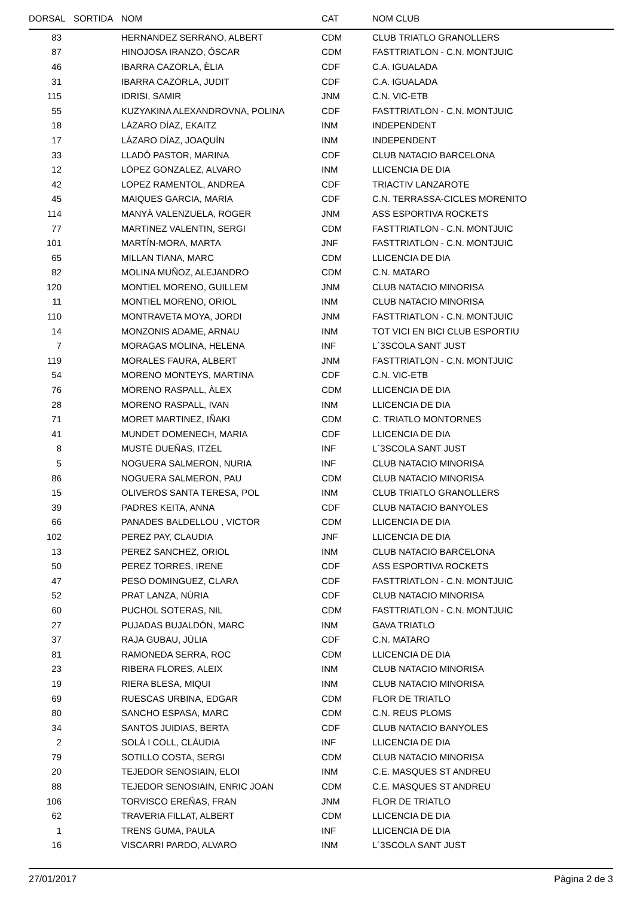| DORSAL | SORTIDA | NOM | CAT | NOM CLUB |
| --- | --- | --- | --- | --- |
| 83 | | HERNANDEZ SERRANO, ALBERT | CDM | CLUB TRIATLO GRANOLLERS |
| 87 | | HINOJOSA IRANZO, ÓSCAR | CDM | FASTTRIATLON - C.N. MONTJUIC |
| 46 | | IBARRA CAZORLA, ÈLIA | CDF | C.A. IGUALADA |
| 31 | | IBARRA CAZORLA, JUDIT | CDF | C.A. IGUALADA |
| 115 | | IDRISI, SAMIR | JNM | C.N. VIC-ETB |
| 55 | | KUZYAKINA ALEXANDROVNA, POLINA | CDF | FASTTRIATLON - C.N. MONTJUIC |
| 18 | | LÁZARO DÍAZ, EKAITZ | INM | INDEPENDENT |
| 17 | | LÁZARO DÍAZ, JOAQUÍN | INM | INDEPENDENT |
| 33 | | LLADÓ PASTOR, MARINA | CDF | CLUB NATACIO BARCELONA |
| 12 | | LÓPEZ GONZALEZ, ALVARO | INM | LLICENCIA DE DIA |
| 42 | | LOPEZ RAMENTOL, ANDREA | CDF | TRIACTIV LANZAROTE |
| 45 | | MAIQUES GARCIA, MARIA | CDF | C.N. TERRASSA-CICLES MORENITO |
| 114 | | MANYÀ VALENZUELA, ROGER | JNM | ASS ESPORTIVA ROCKETS |
| 77 | | MARTINEZ VALENTIN, SERGI | CDM | FASTTRIATLON - C.N. MONTJUIC |
| 101 | | MARTÍN-MORA, MARTA | JNF | FASTTRIATLON - C.N. MONTJUIC |
| 65 | | MILLAN TIANA, MARC | CDM | LLICENCIA DE DIA |
| 82 | | MOLINA MUÑOZ, ALEJANDRO | CDM | C.N. MATARO |
| 120 | | MONTIEL MORENO, GUILLEM | JNM | CLUB NATACIO MINORISA |
| 11 | | MONTIEL MORENO, ORIOL | INM | CLUB NATACIO MINORISA |
| 110 | | MONTRAVETA MOYA, JORDI | JNM | FASTTRIATLON - C.N. MONTJUIC |
| 14 | | MONZONIS ADAME, ARNAU | INM | TOT VICI EN BICI CLUB ESPORTIU |
| 7 | | MORAGAS MOLINA, HELENA | INF | L´3SCOLA SANT JUST |
| 119 | | MORALES FAURA, ALBERT | JNM | FASTTRIATLON - C.N. MONTJUIC |
| 54 | | MORENO MONTEYS, MARTINA | CDF | C.N. VIC-ETB |
| 76 | | MORENO RASPALL, ÀLEX | CDM | LLICENCIA DE DIA |
| 28 | | MORENO RASPALL, IVAN | INM | LLICENCIA DE DIA |
| 71 | | MORET MARTINEZ, IÑAKI | CDM | C. TRIATLO MONTORNES |
| 41 | | MUNDET DOMENECH, MARIA | CDF | LLICENCIA DE DIA |
| 8 | | MUSTÉ DUEÑAS, ITZEL | INF | L´3SCOLA SANT JUST |
| 5 | | NOGUERA SALMERON, NURIA | INF | CLUB NATACIO MINORISA |
| 86 | | NOGUERA SALMERON, PAU | CDM | CLUB NATACIO MINORISA |
| 15 | | OLIVEROS SANTA TERESA, POL | INM | CLUB TRIATLO GRANOLLERS |
| 39 | | PADRES KEITA, ANNA | CDF | CLUB NATACIO BANYOLES |
| 66 | | PANADES BALDELLOU , VICTOR | CDM | LLICENCIA DE DIA |
| 102 | | PEREZ PAY, CLAUDIA | JNF | LLICENCIA DE DIA |
| 13 | | PEREZ SANCHEZ, ORIOL | INM | CLUB NATACIO BARCELONA |
| 50 | | PEREZ TORRES, IRENE | CDF | ASS ESPORTIVA ROCKETS |
| 47 | | PESO DOMINGUEZ, CLARA | CDF | FASTTRIATLON - C.N. MONTJUIC |
| 52 | | PRAT LANZA, NÚRIA | CDF | CLUB NATACIO MINORISA |
| 60 | | PUCHOL SOTERAS, NIL | CDM | FASTTRIATLON - C.N. MONTJUIC |
| 27 | | PUJADAS BUJALDÓN, MARC | INM | GAVA TRIATLO |
| 37 | | RAJA GUBAU, JÚLIA | CDF | C.N. MATARO |
| 81 | | RAMONEDA SERRA, ROC | CDM | LLICENCIA DE DIA |
| 23 | | RIBERA FLORES, ALEIX | INM | CLUB NATACIO MINORISA |
| 19 | | RIERA BLESA, MIQUI | INM | CLUB NATACIO MINORISA |
| 69 | | RUESCAS URBINA, EDGAR | CDM | FLOR DE TRIATLO |
| 80 | | SANCHO ESPASA, MARC | CDM | C.N. REUS PLOMS |
| 34 | | SANTOS JUIDIAS, BERTA | CDF | CLUB NATACIO BANYOLES |
| 2 | | SOLÀ I COLL, CLÀUDIA | INF | LLICENCIA DE DIA |
| 79 | | SOTILLO COSTA, SERGI | CDM | CLUB NATACIO MINORISA |
| 20 | | TEJEDOR SENOSIAIN, ELOI | INM | C.E. MASQUES ST ANDREU |
| 88 | | TEJEDOR SENOSIAIN, ENRIC JOAN | CDM | C.E. MASQUES ST ANDREU |
| 106 | | TORVISCO EREÑAS, FRAN | JNM | FLOR DE TRIATLO |
| 62 | | TRAVERIA FILLAT, ALBERT | CDM | LLICENCIA DE DIA |
| 1 | | TRENS GUMA, PAULA | INF | LLICENCIA DE DIA |
| 16 | | VISCARRI PARDO, ALVARO | INM | L´3SCOLA SANT JUST |
27/01/2017 Pàgina 2 de 3